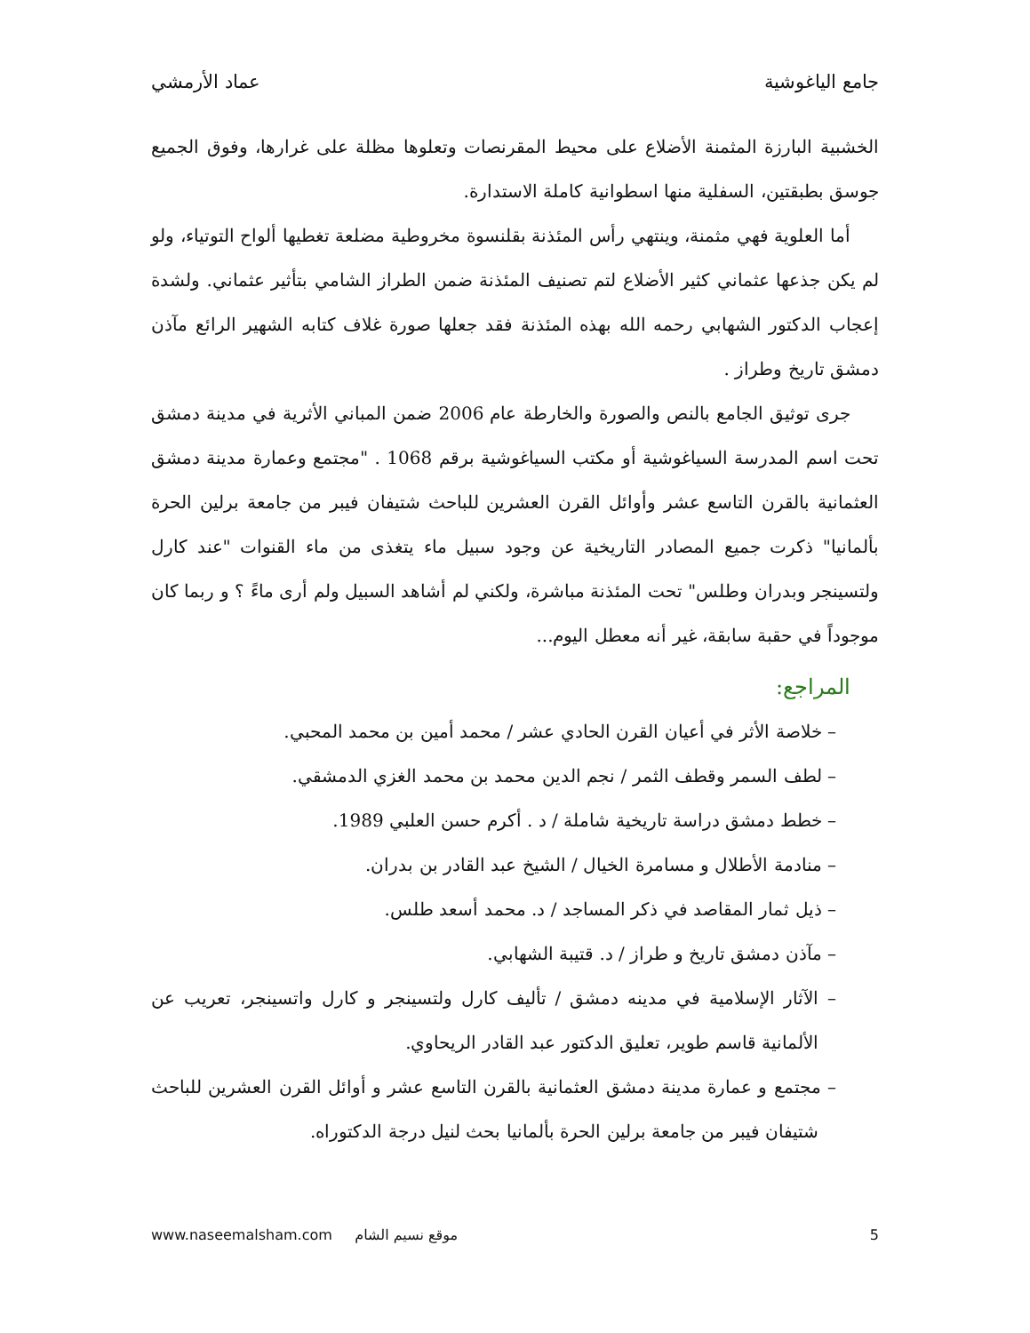جامع الياغوشية عماد الأرمشي
الخشبية البارزة المثمنة الأضلاع على محيط المقرنصات وتعلوها مظلة على غرارها، وفوق الجميع جوسق بطبقتين، السفلية منها اسطوانية كاملة الاستدارة.
أما العلوية فهي مثمنة، وينتهي رأس المئذنة بقلنسوة مخروطية مضلعة تغطيها ألواح التوتياء، ولو لم يكن جذعها عثماني كثير الأضلاع لتم تصنيف المئذنة ضمن الطراز الشامي بتأثير عثماني. ولشدة إعجاب الدكتور الشهابي رحمه الله بهذه المئذنة فقد جعلها صورة غلاف كتابه الشهير الرائع مآذن دمشق تاريخ وطراز .
جرى توثيق الجامع بالنص والصورة والخارطة عام 2006 ضمن المباني الأثرية في مدينة دمشق تحت اسم المدرسة السياغوشية أو مكتب السياغوشية برقم 1068 . "مجتمع وعمارة مدينة دمشق العثمانية بالقرن التاسع عشر وأوائل القرن العشرين للباحث شتيفان فيبر من جامعة برلين الحرة بألمانيا" ذكرت جميع المصادر التاريخية عن وجود سبيل ماء يتغذى من ماء القنوات "عند كارل ولتسينجر وبدران وطلس" تحت المئذنة مباشرة، ولكني لم أشاهد السبيل ولم أرى ماءً ؟ و ربما كان موجوداً في حقبة سابقة، غير أنه معطل اليوم...
المراجع:
– خلاصة الأثر في أعيان القرن الحادي عشر / محمد أمين بن محمد المحبي.
– لطف السمر وقطف الثمر / نجم الدين محمد بن محمد الغزي الدمشقي.
– خطط دمشق دراسة تاريخية شاملة / د . أكرم حسن العلبي 1989.
– منادمة الأطلال و مسامرة الخيال / الشيخ عبد القادر بن بدران.
– ذيل ثمار المقاصد في ذكر المساجد / د. محمد أسعد طلس.
– مآذن دمشق تاريخ و طراز / د. قتيبة الشهابي.
– الآثار الإسلامية في مدينه دمشق / تأليف كارل ولتسينجر و كارل واتسينجر، تعريب عن الألمانية قاسم طوير، تعليق الدكتور عبد القادر الريحاوي.
– مجتمع و عمارة مدينة دمشق العثمانية بالقرن التاسع عشر و أوائل القرن العشرين للباحث شتيفان فيبر من جامعة برلين الحرة بألمانيا بحث لنيل درجة الدكتوراه.
5 موقع نسيم الشام www.naseemalsham.com